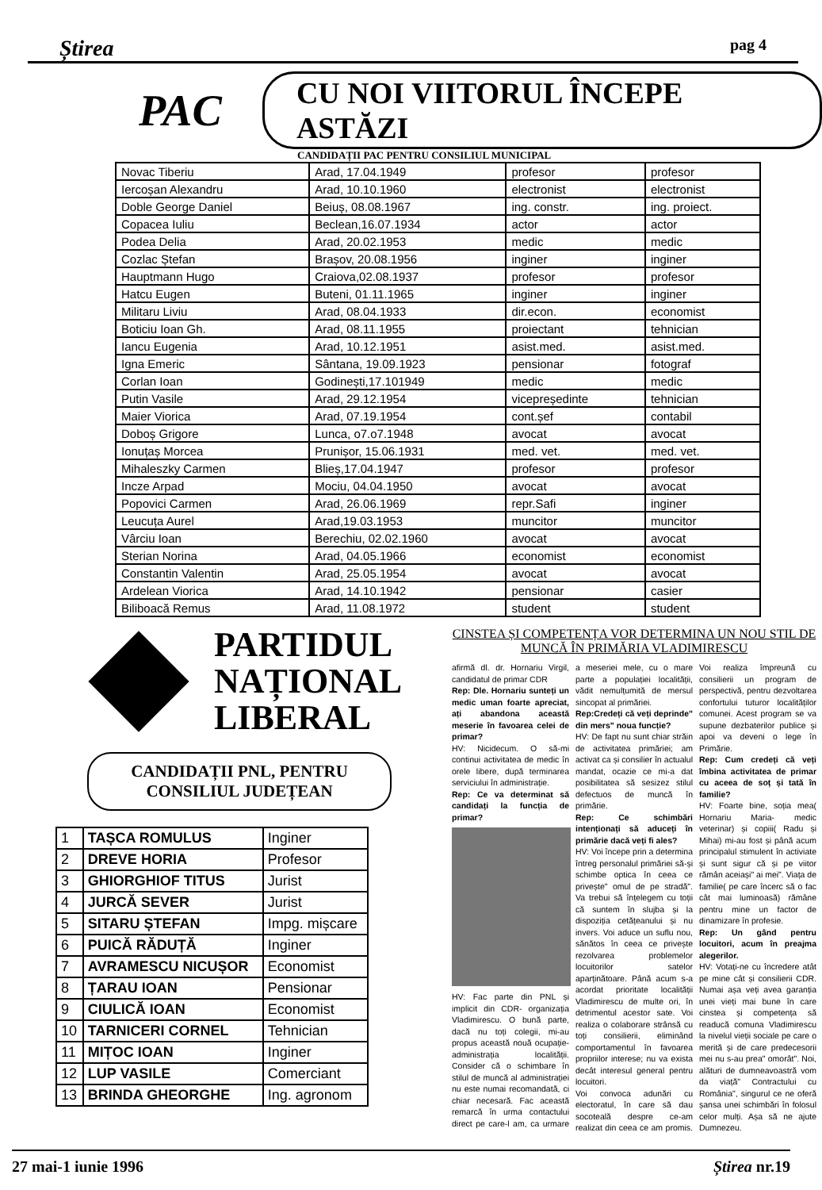Știrea pag 4
PAC CU NOI VIITORUL ÎNCEPE ASTĂZI
CANDIDAȚII PAC PENTRU CONSILIUL MUNICIPAL
| Novac Tiberiu | Arad, 17.04.1949 | profesor | profesor |
| Iercoșan Alexandru | Arad, 10.10.1960 | electronist | electronist |
| Doble George Daniel | Beiuș, 08.08.1967 | ing. constr. | ing. proiect. |
| Copacea Iuliu | Beclean,16.07.1934 | actor | actor |
| Podea Delia | Arad, 20.02.1953 | medic | medic |
| Cozlac Ștefan | Brașov, 20.08.1956 | inginer | inginer |
| Hauptmann Hugo | Craiova,02.08.1937 | profesor | profesor |
| Hatcu Eugen | Buteni, 01.11.1965 | inginer | inginer |
| Militaru Liviu | Arad, 08.04.1933 | dir.econ. | economist |
| Boticiu Ioan Gh. | Arad, 08.11.1955 | proiectant | tehnician |
| Iancu Eugenia | Arad, 10.12.1951 | asist.med. | asist.med. |
| Igna Emeric | Sântana, 19.09.1923 | pensionar | fotograf |
| Corlan Ioan | Godinești,17.101949 | medic | medic |
| Putin Vasile | Arad, 29.12.1954 | vicepreședinte | tehnician |
| Maier Viorica | Arad, 07.19.1954 | cont.șef | contabil |
| Doboș Grigore | Lunca, o7.o7.1948 | avocat | avocat |
| Ionuțaș Morcea | Prunișor, 15.06.1931 | med. vet. | med. vet. |
| Mihaleszky Carmen | Blieș,17.04.1947 | profesor | profesor |
| Incze Arpad | Mociu, 04.04.1950 | avocat | avocat |
| Popovici Carmen | Arad, 26.06.1969 | repr.Safi | inginer |
| Leucuța Aurel | Arad,19.03.1953 | muncitor | muncitor |
| Vârciu Ioan | Berechiu, 02.02.1960 | avocat | avocat |
| Sterian Norina | Arad, 04.05.1966 | economist | economist |
| Constantin Valentin | Arad, 25.05.1954 | avocat | avocat |
| Ardelean Viorica | Arad, 14.10.1942 | pensionar | casier |
| Biliboacă Remus | Arad, 11.08.1972 | student | student |
PARTIDUL
NAȚIONAL
LIBERAL
CANDIDAȚII PNL, PENTRU
CONSILIUL JUDEȚEAN
| 1 | TAȘCA ROMULUS | Inginer |
| 2 | DREVE HORIA | Profesor |
| 3 | GHIORGHIOF TITUS | Jurist |
| 4 | JURCĂ SEVER | Jurist |
| 5 | SITARU ȘTEFAN | Impg. mișcare |
| 6 | PUICĂ RĂDUȚĂ | Inginer |
| 7 | AVRAMESCU NICUȘOR | Economist |
| 8 | ȚARAU IOAN | Pensionar |
| 9 | CIULICĂ IOAN | Economist |
| 10 | TARNICERI CORNEL | Tehnician |
| 11 | MIȚOC IOAN | Inginer |
| 12 | LUP VASILE | Comerciant |
| 13 | BRINDA GHEORGHE | Ing. agronom |
CINSTEA ȘI COMPETENȚA VOR DETERMINA UN NOU STIL DE MUNCĂ ÎN PRIMĂRIA VLADIMIRESCU
afirmă dl. dr. Hornariu Virgil, candidatul de primar CDR
Rep: Dle. Hornariu sunteți un medic uman foarte apreciat, ați abandona această meserie în favoarea celei de primar?
HV: Nicidecum. O să-mi continui activitatea de medic în orele libere, după terminarea serviciului în administrație.
Rep: Ce va determinat să candidați la funcția de primar?
HV: Fac parte din PNL și implicit din CDR- organizația Vladimirescu. O bună parte, dacă nu toți colegii, mi-au propus această nouă ocupație- administrația localității. Consider că o schimbare în stilul de muncă al administrației nu este numai recomandată, ci chiar necesară. Fac această remarcă în urma contactului direct pe care-l am, ca urmare a meseriei mele, cu o mare parte a populației localității, vădit nemulțumită de mersul sincopat al primăriei.
Rep:Credeți că veți deprinde" din mers" noua funcție?
HV: De fapt nu sunt chiar străin de activitatea primăriei; am activat ca și consilier în actualul mandat, ocazie ce mi-a dat posibilitatea să sesizez stilul defectuos de muncă în primărie.
Rep: Ce schimbări intenționați să aduceți în primărie dacă veți fi ales?
HV: Voi începe prin a determina întreg personalul primăriei să-și schimbe optica în ceea ce privește" omul de pe stradă". Va trebui să înțelegem cu toții că suntem în slujba și la dispoziția cetățeanului și nu invers. Voi aduce un suflu nou, sănătos în ceea ce privește rezolvarea problemelor locuitorilor satelor aparținătoare. Până acum s-a acordat prioritate localității Vladimirescu de multe ori, în detrimentul acestor sate. Voi realiza o colaborare strânsă cu toți consilierii, eliminând comportamentul în favoarea propriilor interese; nu va exista decât interesul general pentru locuitori.
Voi convoca adunări cu electoratul, în care să dau socoteală despre ce-am realizat din ceea ce am promis. Voi realiza împreună cu consilierii un program de perspectivă, pentru dezvoltarea confortului tuturor localităților comunei. Acest program se va supune dezbaterilor publice și apoi va deveni o lege în Primărie.
Rep: Cum credeți că veți îmbina activitatea de primar cu aceea de soț și tată în familie?
HV: Foarte bine, soția mea( Hornariu Maria- medic veterinar) și copiii( Radu și Mihai) mi-au fost și până acum principalul stimulent în activiate și sunt sigur că și pe viitor rămân aceiași" ai mei". Viața de familie( pe care încerc să o fac cât mai luminoasă) rămâne pentru mine un factor de dinamizare în profesie.
Rep: Un gând pentru locuitori, acum în preajma alegerilor.
HV: Votați-ne cu încredere atât pe mine cât și consilierii CDR. Numai așa veți avea garanția unei vieți mai bune în care cinstea și competența să readucă comuna Vladimirescu la nivelul vieții sociale pe care o merită și de care predecesorii mei nu s-au prea" omorât". Noi, alături de dumneavoastră vom da viață" Contractului cu România", singurul ce ne oferă șansa unei schimbări în folosul celor mulți. Așa să ne ajute Dumnezeu.
27 mai-1 iunie 1996 Știrea nr.19